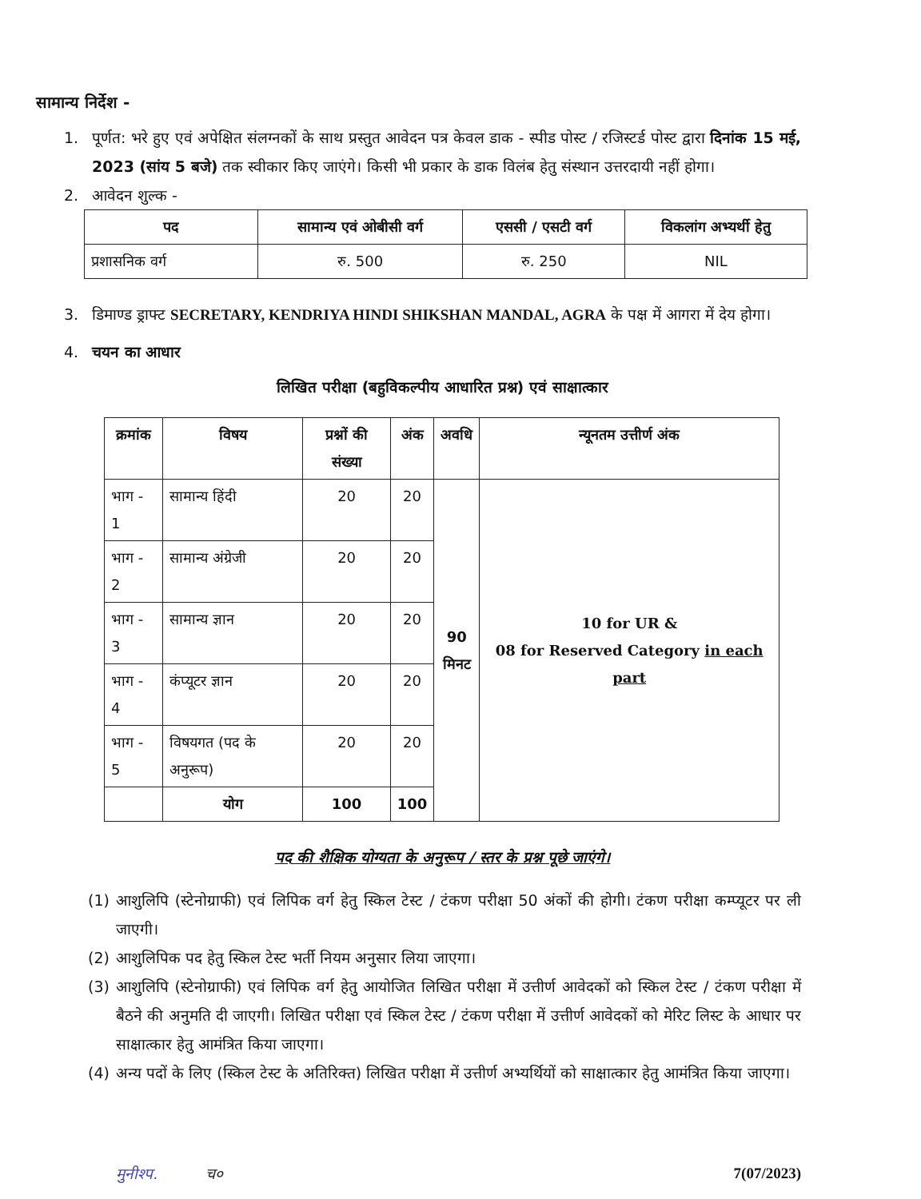सामान्य निर्देश -
1. पूर्णत: भरे हुए एवं अपेक्षित संलग्नकों के साथ प्रस्तुत आवेदन पत्र केवल डाक - स्पीड पोस्ट / रजिस्टर्ड पोस्ट द्वारा दिनांक 15 मई, 2023 (सांय 5 बजे) तक स्वीकार किए जाएंगे। किसी भी प्रकार के डाक विलंब हेतु संस्थान उत्तरदायी नहीं होगा।
2. आवेदन शुल्क -
| पद | सामान्य एवं ओबीसी वर्ग | एससी / एसटी वर्ग | विकलांग अभ्यर्थी हेतु |
| --- | --- | --- | --- |
| प्रशासनिक वर्ग | रु. 500 | रु. 250 | NIL |
3. डिमाण्ड ड्राफ्ट SECRETARY, KENDRIYA HINDI SHIKSHAN MANDAL, AGRA के पक्ष में आगरा में देय होगा।
4. चयन का आधार
लिखित परीक्षा (बहुविकल्पीय आधारित प्रश्न) एवं साक्षात्कार
| क्रमांक | विषय | प्रश्नों की संख्या | अंक | अवधि | न्यूनतम उत्तीर्ण अंक |
| --- | --- | --- | --- | --- | --- |
| भाग - 1 | सामान्य हिंदी | 20 | 20 | 90 मिनट | 10 for UR & 08 for Reserved Category in each part |
| भाग - 2 | सामान्य अंग्रेजी | 20 | 20 | | |
| भाग - 3 | सामान्य ज्ञान | 20 | 20 | | |
| भाग - 4 | कंप्यूटर ज्ञान | 20 | 20 | | |
| भाग - 5 | विषयगत (पद के अनुरूप) | 20 | 20 | | |
| | योग | 100 | 100 | | |
पद की शैक्षिक योग्यता के अनुरूप / स्तर के प्रश्न पूछे जाएंगे।
(1) आशुलिपि (स्टेनोग्राफी) एवं लिपिक वर्ग हेतु स्किल टेस्ट / टंकण परीक्षा 50 अंकों की होगी। टंकण परीक्षा कम्प्यूटर पर ली जाएगी।
(2) आशुलिपिक पद हेतु स्किल टेस्ट भर्ती नियम अनुसार लिया जाएगा।
(3) आशुलिपि (स्टेनोग्राफी) एवं लिपिक वर्ग हेतु आयोजित लिखित परीक्षा में उत्तीर्ण आवेदकों को स्किल टेस्ट / टंकण परीक्षा में बैठने की अनुमति दी जाएगी। लिखित परीक्षा एवं स्किल टेस्ट / टंकण परीक्षा में उत्तीर्ण आवेदकों को मेरिट लिस्ट के आधार पर साक्षात्कार हेतु आमंत्रित किया जाएगा।
(4) अन्य पदों के लिए (स्किल टेस्ट के अतिरिक्त) लिखित परीक्षा में उत्तीर्ण अभ्यर्थियों को साक्षात्कार हेतु आमंत्रित किया जाएगा।
मुनीश्प. च० 7(07/2023)